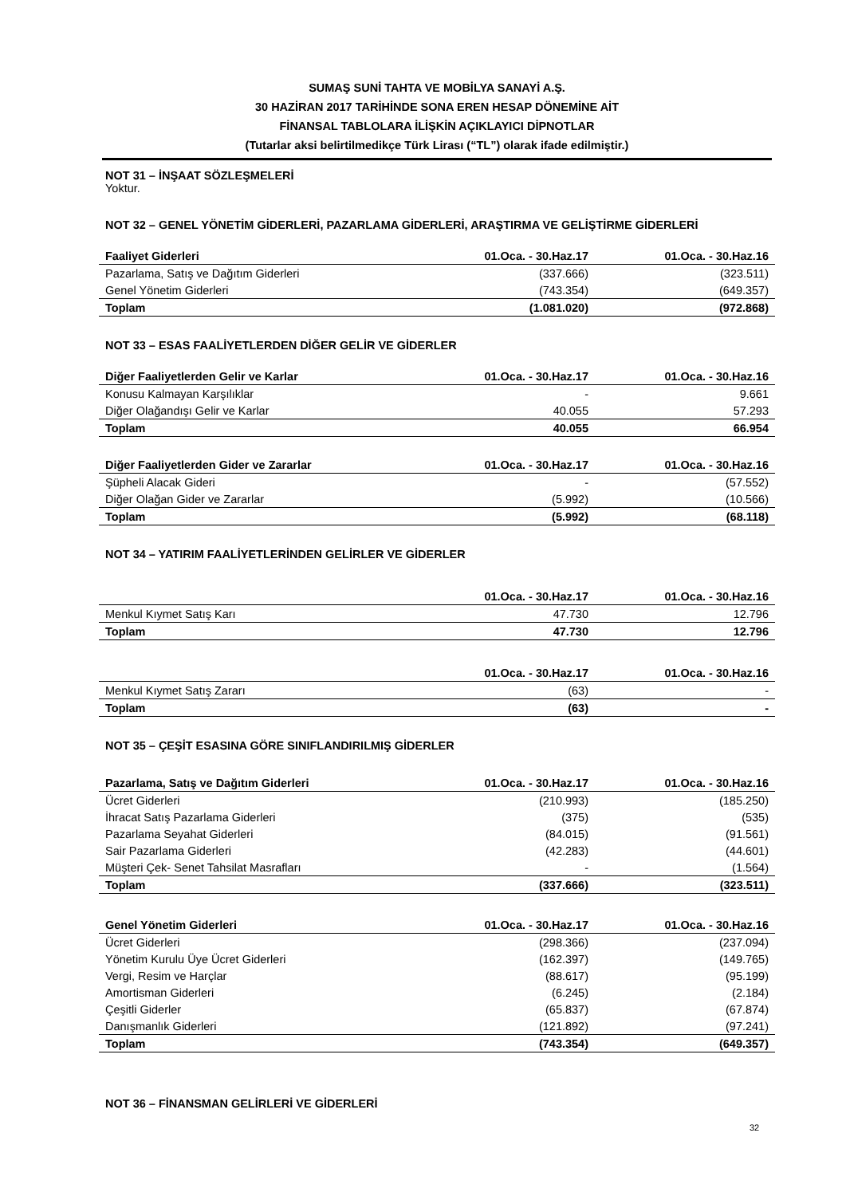SUMAŞ SUNİ TAHTA VE MOBİLYA SANAYİ A.Ş.
30 HAZİRAN 2017 TARİHİNDE SONA EREN HESAP DÖNEMİNE AİT
FİNANSAL TABLOLARA İLİŞKİN AÇIKLAYICI DİPNOTLAR
(Tutarlar aksi belirtilmedikçe Türk Lirası (“TL”) olarak ifade edilmiştir.)
NOT 31 – İNŞAAT SÖZLEŞMELERİ
Yoktur.
NOT 32 – GENEL YÖNETİM GİDERLERİ, PAZARLAMA GİDERLERİ, ARAŞTIRMA VE GELİŞTİRME GİDERLERİ
| Faaliyet Giderleri | 01.Oca. - 30.Haz.17 | 01.Oca. - 30.Haz.16 |
| --- | --- | --- |
| Pazarlama, Satış ve Dağıtım Giderleri | (337.666) | (323.511) |
| Genel Yönetim Giderleri | (743.354) | (649.357) |
| Toplam | (1.081.020) | (972.868) |
NOT 33 – ESAS FAALİYETLERDEN DİĞER GELİR VE GİDERLER
| Diğer Faaliyetlerden Gelir ve Karlar | 01.Oca. - 30.Haz.17 | 01.Oca. - 30.Haz.16 |
| --- | --- | --- |
| Konusu Kalmayan Karşılıklar | - | 9.661 |
| Diğer Olağandışı Gelir ve Karlar | 40.055 | 57.293 |
| Toplam | 40.055 | 66.954 |
| Diğer Faaliyetlerden Gider ve Zararlar | 01.Oca. - 30.Haz.17 | 01.Oca. - 30.Haz.16 |
| --- | --- | --- |
| Şüpheli Alacak Gideri | - | (57.552) |
| Diğer Olağan Gider ve Zararlar | (5.992) | (10.566) |
| Toplam | (5.992) | (68.118) |
NOT 34 – YATIRIM FAALİYETLERİNDEN GELİRLER VE GİDERLER
| | 01.Oca. - 30.Haz.17 | 01.Oca. - 30.Haz.16 |
| --- | --- | --- |
| Menkul Kıymet Satış Karı | 47.730 | 12.796 |
| Toplam | 47.730 | 12.796 |
| | 01.Oca. - 30.Haz.17 | 01.Oca. - 30.Haz.16 |
| --- | --- | --- |
| Menkul Kıymet Satış Zararı | (63) | - |
| Toplam | (63) | - |
NOT 35 – ÇEŞİT ESASINA GÖRE SINIFLANDIRILMIŞ GİDERLER
| Pazarlama, Satış ve Dağıtım Giderleri | 01.Oca. - 30.Haz.17 | 01.Oca. - 30.Haz.16 |
| --- | --- | --- |
| Ücret Giderleri | (210.993) | (185.250) |
| İhracat Satış Pazarlama Giderleri | (375) | (535) |
| Pazarlama Seyahat Giderleri | (84.015) | (91.561) |
| Sair Pazarlama Giderleri | (42.283) | (44.601) |
| Müşteri Çek- Senet Tahsilat Masrafları | - | (1.564) |
| Toplam | (337.666) | (323.511) |
| Genel Yönetim Giderleri | 01.Oca. - 30.Haz.17 | 01.Oca. - 30.Haz.16 |
| --- | --- | --- |
| Ücret Giderleri | (298.366) | (237.094) |
| Yönetim Kurulu Üye Ücret Giderleri | (162.397) | (149.765) |
| Vergi, Resim ve Harçlar | (88.617) | (95.199) |
| Amortisman Giderleri | (6.245) | (2.184) |
| Çeşitli Giderler | (65.837) | (67.874) |
| Danışmanlık Giderleri | (121.892) | (97.241) |
| Toplam | (743.354) | (649.357) |
NOT 36 – FİNANSMAN GELİRLERİ VE GİDERLERİ
32